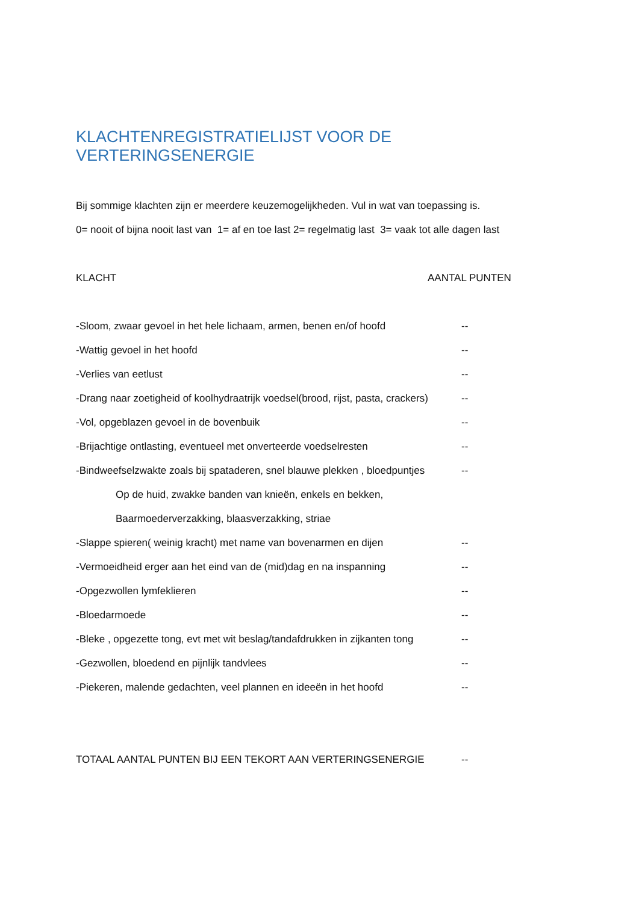KLACHTENREGISTRATIELIJST VOOR DE VERTERINGSENERGIE
Bij sommige klachten zijn er meerdere keuzemogelijkheden. Vul in wat van toepassing is.
0= nooit of bijna nooit last van 1= af en toe last 2= regelmatig last 3= vaak tot alle dagen last
KLACHT AANTAL PUNTEN
-Sloom, zwaar gevoel in het hele lichaam, armen, benen en/of hoofd --
-Wattig gevoel in het hoofd --
-Verlies van eetlust --
-Drang naar zoetigheid of koolhydraatrijk voedsel(brood, rijst, pasta, crackers) --
-Vol, opgeblazen gevoel in de bovenbuik --
-Brijachtige ontlasting, eventueel met onverteerde voedselresten --
-Bindweefselzwakte zoals bij spataderen, snel blauwe plekken , bloedpuntjes --
Op de huid, zwakke banden van knieën, enkels en bekken,
Baarmoederverzakking, blaasverzakking, striae
-Slappe spieren( weinig kracht) met name van bovenarmen en dijen --
-Vermoeidheid erger aan het eind van de (mid)dag en na inspanning --
-Opgezwollen lymfeklieren --
-Bloedarmoede --
-Bleke , opgezette tong, evt met wit beslag/tandafdrukken in zijkanten tong --
-Gezwollen, bloedend en pijnlijk tandvlees --
-Piekeren, malende gedachten, veel plannen en ideeën in het hoofd --
TOTAAL AANTAL PUNTEN BIJ EEN TEKORT AAN VERTERINGSENERGIE --